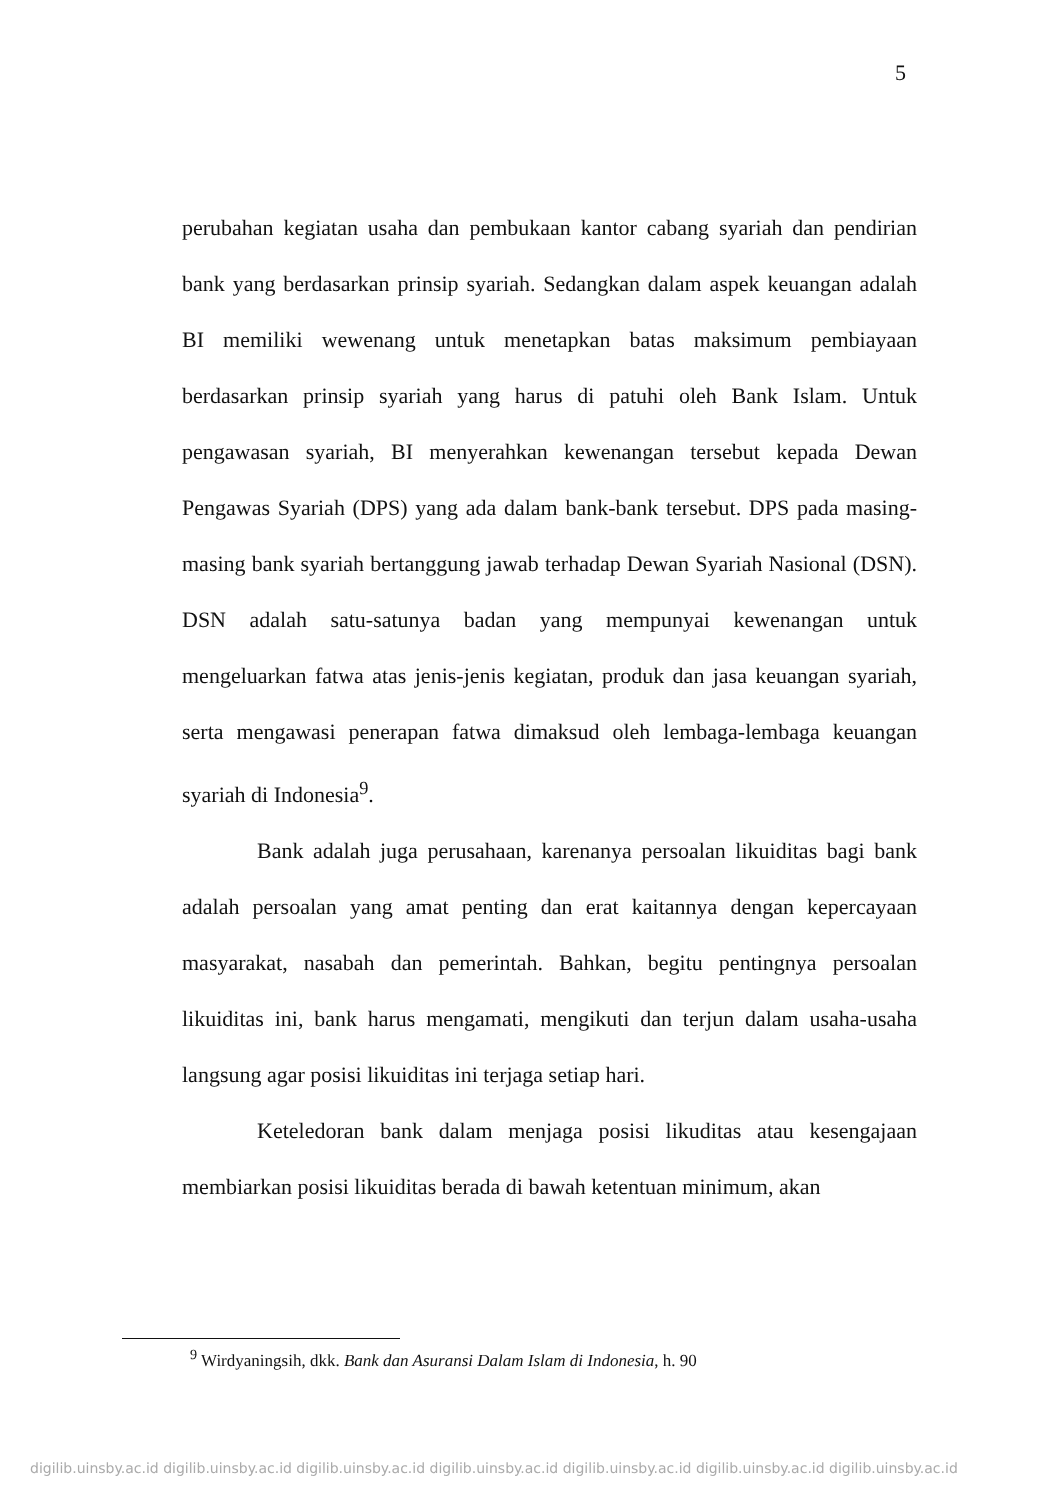5
perubahan kegiatan usaha dan pembukaan kantor cabang syariah dan pendirian bank yang berdasarkan prinsip syariah. Sedangkan dalam aspek keuangan adalah BI memiliki wewenang untuk menetapkan batas maksimum pembiayaan berdasarkan prinsip syariah yang harus di patuhi oleh Bank Islam. Untuk pengawasan syariah, BI menyerahkan kewenangan tersebut kepada Dewan Pengawas Syariah (DPS) yang ada dalam bank-bank tersebut. DPS pada masing-masing bank syariah bertanggung jawab terhadap Dewan Syariah Nasional (DSN). DSN adalah satu-satunya badan yang mempunyai kewenangan untuk mengeluarkan fatwa atas jenis-jenis kegiatan, produk dan jasa keuangan syariah, serta mengawasi penerapan fatwa dimaksud oleh lembaga-lembaga keuangan syariah di Indonesia<sup>9</sup>.
Bank adalah juga perusahaan, karenanya persoalan likuiditas bagi bank adalah persoalan yang amat penting dan erat kaitannya dengan kepercayaan masyarakat, nasabah dan pemerintah. Bahkan, begitu pentingnya persoalan likuiditas ini, bank harus mengamati, mengikuti dan terjun dalam usaha-usaha langsung agar posisi likuiditas ini terjaga setiap hari.
Keteledoran bank dalam menjaga posisi likuditas atau kesengajaan membiarkan posisi likuiditas berada di bawah ketentuan minimum, akan
<sup>9</sup> Wirdyaningsih, dkk. Bank dan Asuransi Dalam Islam di Indonesia, h. 90
digilib.uinsby.ac.id digilib.uinsby.ac.id digilib.uinsby.ac.id digilib.uinsby.ac.id digilib.uinsby.ac.id digilib.uinsby.ac.id digilib.uinsby.ac.id